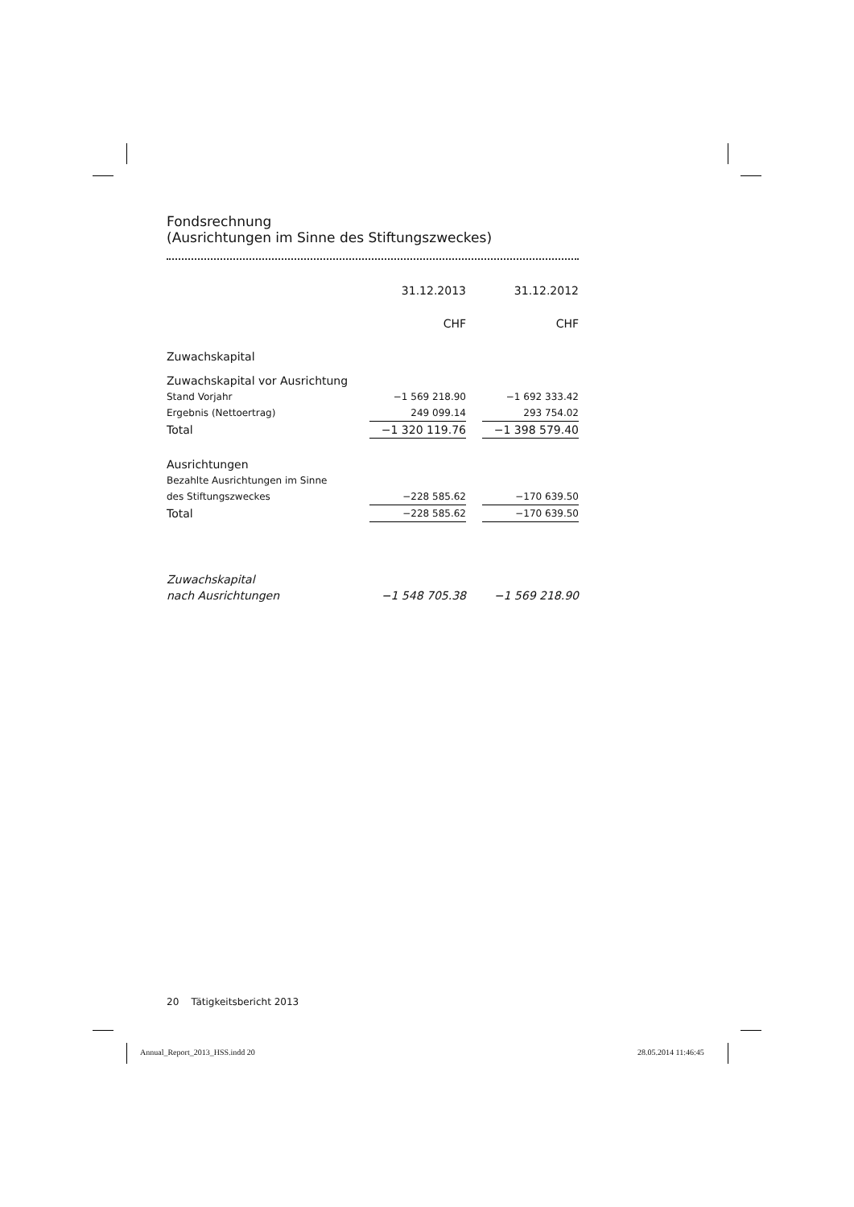Fondsrechnung
(Ausrichtungen im Sinne des Stiftungszweckes)
| | 31.12.2013 | | 31.12.2012 |
| | CHF | | CHF |
| Zuwachskapital | | | |
| Zuwachskapital vor Ausrichtung | | | |
| Stand Vorjahr | −1 569 218.90 | | −1 692 333.42 |
| Ergebnis (Nettoertrag) | 249 099.14 | | 293 754.02 |
| Total | −1 320 119.76 | | −1 398 579.40 |
| Ausrichtungen | | | |
| Bezahlte Ausrichtungen im Sinne | | | |
| des Stiftungszweckes | −228 585.62 | | −170 639.50 |
| Total | −228 585.62 | | −170 639.50 |
| Zuwachskapital | | | |
| nach Ausrichtungen | −1 548 705.38 | | −1 569 218.90 |
20 Tätigkeitsbericht 2013
Annual_Report_2013_HSS.indd 20 28.05.2014 11:46:45